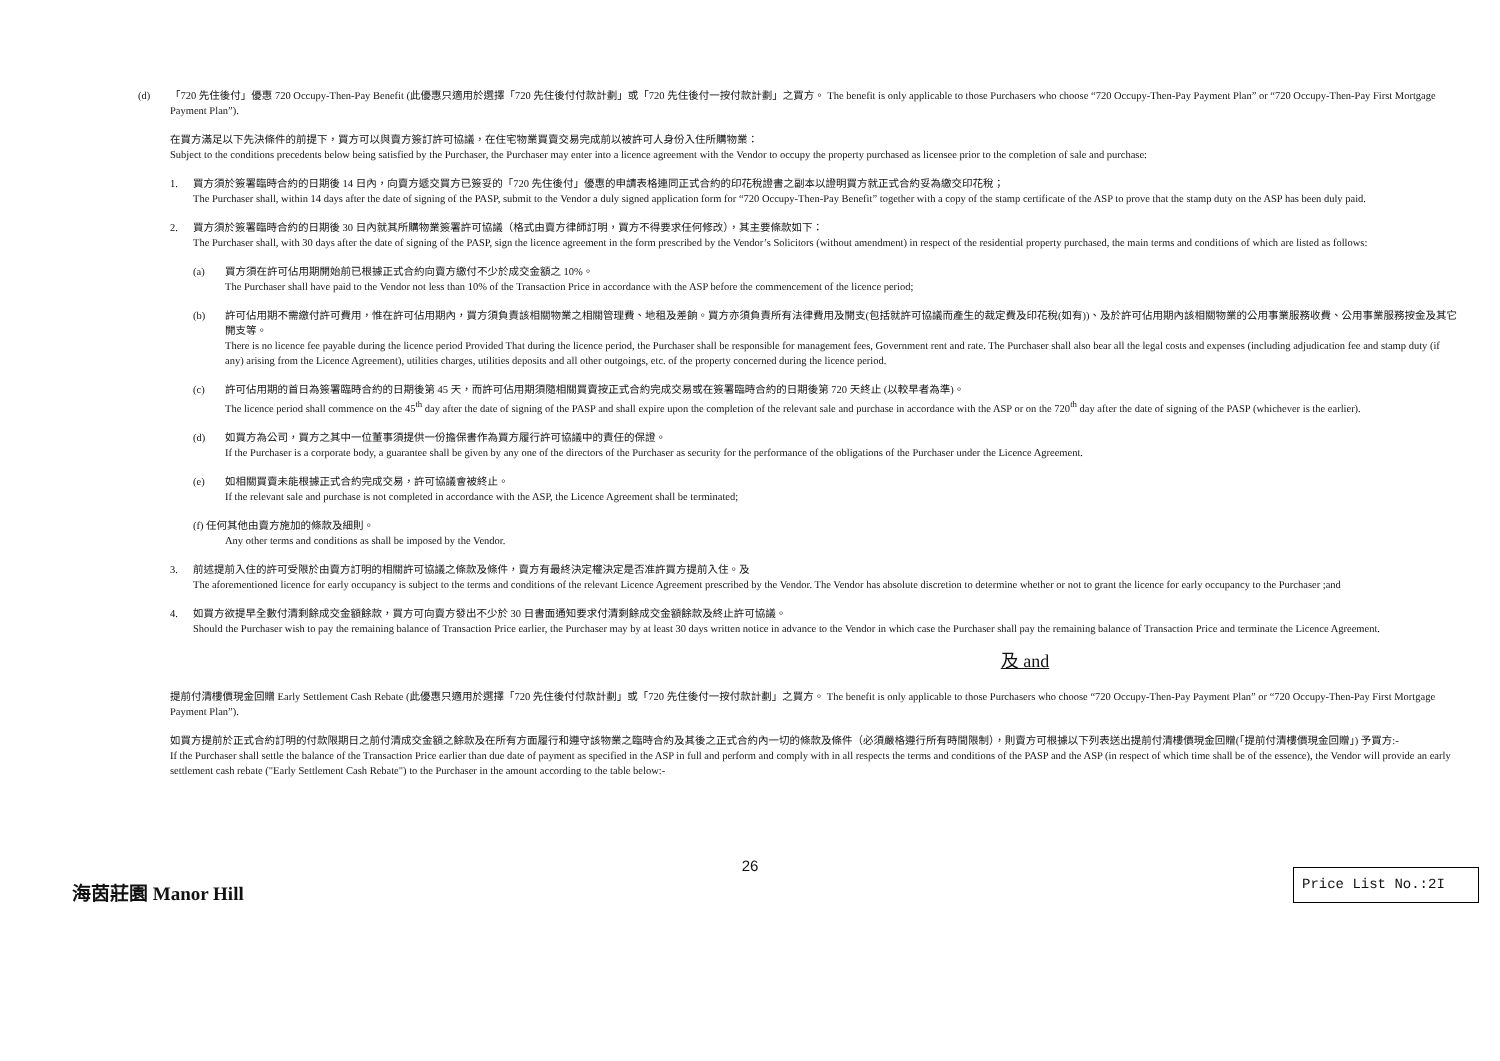(d) 「720 先住後付」優惠 720 Occupy-Then-Pay Benefit (此優惠只適用於選擇「720 先住後付付款計劃」或「720 先住後付一按付款計劃」之買方。 The benefit is only applicable to those Purchasers who choose “720 Occupy-Then-Pay Payment Plan” or “720 Occupy-Then-Pay First Mortgage Payment Plan”).
在買方滿足以下先決條件的前提下，買方可以與賣方簽訂許可協議，在住宅物業買賣交易完成前以被許可人身份入住所購物業：
Subject to the conditions precedents below being satisfied by the Purchaser, the Purchaser may enter into a licence agreement with the Vendor to occupy the property purchased as licensee prior to the completion of sale and purchase:
1. 買方須於簽署臨時合約的日期後 14 日內，向賣方遞交買方已簽妥的「720 先住後付」優惠的申請表格連同正式合約的印花稅證書之副本以證明買方就正式合約妥為繳交印花稅；
The Purchaser shall, within 14 days after the date of signing of the PASP, submit to the Vendor a duly signed application form for “720 Occupy-Then-Pay Benefit” together with a copy of the stamp certificate of the ASP to prove that the stamp duty on the ASP has been duly paid.
2. 買方須於簽署臨時合約的日期後 30 日內就其所購物業簽署許可協議（格式由賣方律師訂明，買方不得要求任何修改），其主要條款如下：
The Purchaser shall, with 30 days after the date of signing of the PASP, sign the licence agreement in the form prescribed by the Vendor’s Solicitors (without amendment) in respect of the residential property purchased, the main terms and conditions of which are listed as follows:
(a) 買方須在許可佔用期開始前已根據正式合約向賣方繳付不少於成交金額之 10%。
The Purchaser shall have paid to the Vendor not less than 10% of the Transaction Price in accordance with the ASP before the commencement of the licence period;
(b) 許可佔用期不需繳付許可費用，惟在許可佔用期內，買方須負責該相關物業之相關管理費、地租及差餉。買方亦須負責所有法律費用及開支(包括就許可協議而產生的裁定費及印花稅(如有))、及於許可佔用期內該相關物業的公用事業服務收費、公用事業服務按金及其它開支等。
There is no licence fee payable during the licence period Provided That during the licence period, the Purchaser shall be responsible for management fees, Government rent and rate. The Purchaser shall also bear all the legal costs and expenses (including adjudication fee and stamp duty (if any) arising from the Licence Agreement), utilities charges, utilities deposits and all other outgoings, etc. of the property concerned during the licence period.
(c) 許可佔用期的首日為簽署臨時合約的日期後第 45 天，而許可佔用期須隨相關買賣按正式合約完成交易或在簽署臨時合約的日期後第 720 天終止 (以較早者為準)。
The licence period shall commence on the 45<sup>th</sup> day after the date of signing of the PASP and shall expire upon the completion of the relevant sale and purchase in accordance with the ASP or on the 720<sup>th</sup> day after the date of signing of the PASP (whichever is the earlier).
(d) 如買方為公司，買方之其中一位董事須提供一份擔保書作為買方履行許可協議中的責任的保證。
If the Purchaser is a corporate body, a guarantee shall be given by any one of the directors of the Purchaser as security for the performance of the obligations of the Purchaser under the Licence Agreement.
(e) 如相關買賣未能根據正式合約完成交易，許可協議會被終止。
If the relevant sale and purchase is not completed in accordance with the ASP, the Licence Agreement shall be terminated;
(f) 任何其他由賣方施加的條款及細則。
Any other terms and conditions as shall be imposed by the Vendor.
3. 前述提前入住的許可受限於由賣方訂明的相關許可協議之條款及條件，賣方有最終決定權決定是否准許買方提前入住。及
The aforementioned licence for early occupancy is subject to the terms and conditions of the relevant Licence Agreement prescribed by the Vendor. The Vendor has absolute discretion to determine whether or not to grant the licence for early occupancy to the Purchaser ;and
4. 如買方欲提早全數付清剩餘成交金額餘款，買方可向賣方發出不少於 30 日書面通知要求付清剩餘成交金額餘款及終止許可協議。
Should the Purchaser wish to pay the remaining balance of Transaction Price earlier, the Purchaser may by at least 30 days written notice in advance to the Vendor in which case the Purchaser shall pay the remaining balance of Transaction Price and terminate the Licence Agreement.
及 and
提前付清樓價現金回贈 Early Settlement Cash Rebate (此優惠只適用於選擇「720 先住後付付款計劃」或「720 先住後付一按付款計劃」之買方。 The benefit is only applicable to those Purchasers who choose “720 Occupy-Then-Pay Payment Plan” or “720 Occupy-Then-Pay First Mortgage Payment Plan”).
如買方提前於正式合約訂明的付款限期日之前付清成交金額之餘款及在所有方面履行和遵守該物業之臨時合約及其後之正式合約內一切的條款及條件（必須嚴格遵行所有時間限制），則賣方可根據以下列表送出提前付清樓價現金回贈(「提前付清樓價現金回贈」) 予買方:-
If the Purchaser shall settle the balance of the Transaction Price earlier than due date of payment as specified in the ASP in full and perform and comply with in all respects the terms and conditions of the PASP and the ASP (in respect of which time shall be of the essence), the Vendor will provide an early settlement cash rebate ("Early Settlement Cash Rebate") to the Purchaser in the amount according to the table below:-
26
海茵莊園 Manor Hill
Price List No.:2I